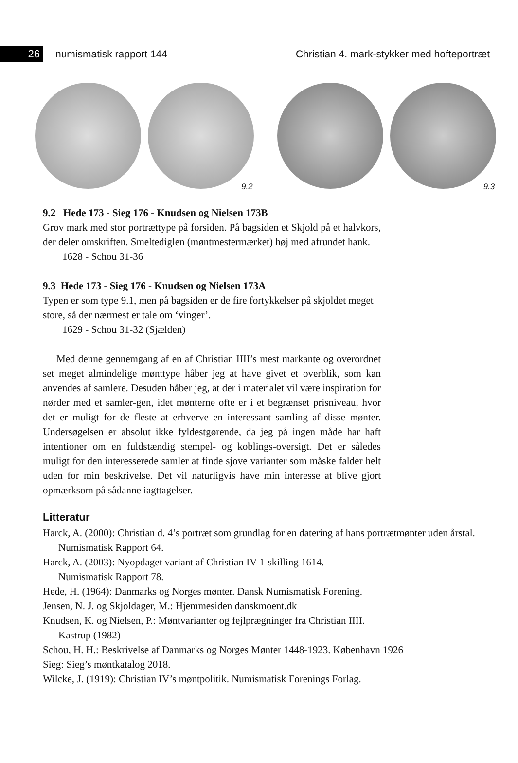26
numismatisk rapport 144 Christian 4. mark-stykker med hofteportræt
9.2 9.3
9.2 Hede 173 - Sieg 176 - Knudsen og Nielsen 173B
Grov mark med stor portrættype på forsiden. På bagsiden et Skjold på et halvkors, der deler omskriften. Smeltediglen (møntmestermærket) høj med afrundet hank.
1628 - Schou 31-36
9.3 Hede 173 - Sieg 176 - Knudsen og Nielsen 173A
Typen er som type 9.1, men på bagsiden er de fire fortykkelser på skjoldet meget store, så der nærmest er tale om ‘vinger’.
1629 - Schou 31-32 (Sjælden)
Med denne gennemgang af en af Christian IIII’s mest markante og overordnet set meget almindelige mønttype håber jeg at have givet et overblik, som kan anvendes af samlere. Desuden håber jeg, at der i materialet vil være inspiration for nørder med et samler-gen, idet mønterne ofte er i et begrænset prisniveau, hvor det er muligt for de fleste at erhverve en interessant samling af disse mønter. Undersøgelsen er absolut ikke fyldestgørende, da jeg på ingen måde har haft intentioner om en fuldstændig stempel- og koblings-oversigt. Det er således muligt for den interesserede samler at finde sjove varianter som måske falder helt uden for min beskrivelse. Det vil naturligvis have min interesse at blive gjort opmærksom på sådanne iagttagelser.
Litteratur
Harck, A. (2000): Christian d. 4’s portræt som grundlag for en datering af hans portrætmønter uden årstal. Numismatisk Rapport 64.
Harck, A. (2003): Nyopdaget variant af Christian IV 1-skilling 1614.
Numismatisk Rapport 78.
Hede, H. (1964): Danmarks og Norges mønter. Dansk Numismatisk Forening.
Jensen, N. J. og Skjoldager, M.: Hjemmesiden danskmoent.dk
Knudsen, K. og Nielsen, P.: Møntvarianter og fejlprægninger fra Christian IIII.
Kastrup (1982)
Schou, H. H.: Beskrivelse af Danmarks og Norges Mønter 1448-1923. København 1926
Sieg: Sieg’s møntkatalog 2018.
Wilcke, J. (1919): Christian IV’s møntpolitik. Numismatisk Forenings Forlag.